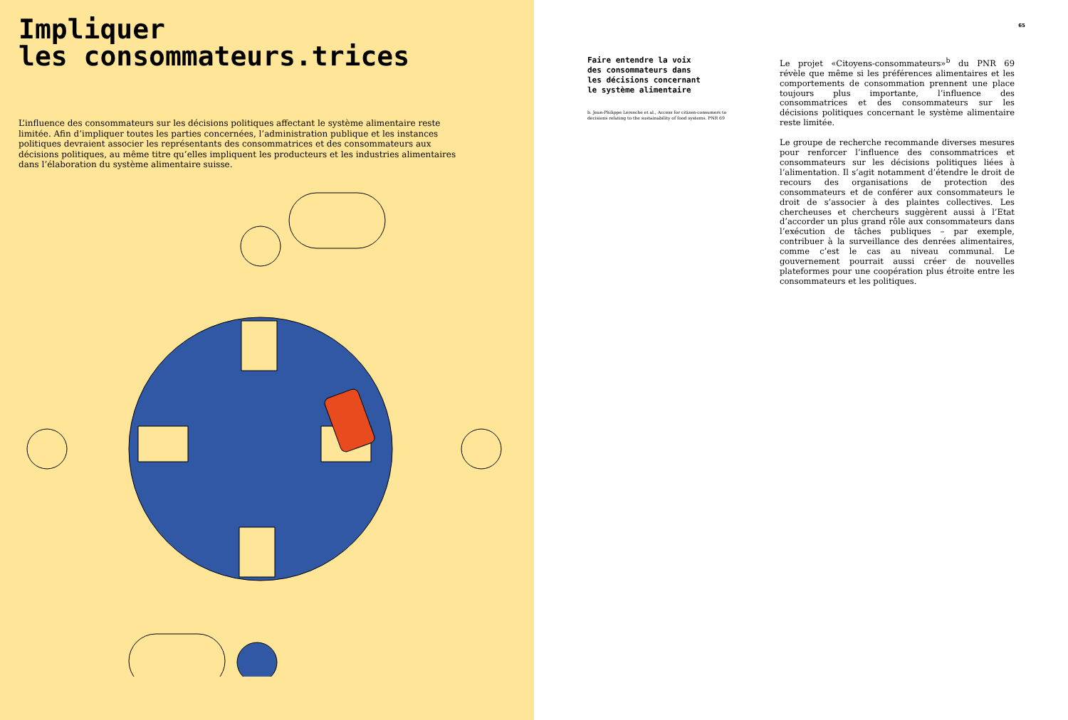Impliquer
les consommateurs.trices
L’influence des consommateurs sur les décisions politiques affectant le système alimentaire reste limitée. Afin d’impliquer toutes les parties concernées, l’administration publique et les instances politiques devraient associer les représentants des consommatrices et des consommateurs aux décisions politiques, au même titre qu’elles impliquent les producteurs et les industries alimentaires dans l’élaboration du système alimentaire suisse.
65
Faire entendre la voix
des consommateurs dans
les décisions concernant
le système alimentaire
b. Jean-Philippe Leresche et al., Access for citizen-consumers to decisions relating to the sustainability of food systems. PNR 69
Le projet «Citoyens-consommateurs»<sup>b</sup> du PNR 69 révèle que même si les préférences alimentaires et les comportements de consommation prennent une place toujours plus importante, l’influence des consommatrices et des consommateurs sur les décisions politiques concernant le système alimentaire reste limitée.
Le groupe de recherche recommande diverses mesures pour renforcer l’influence des consommatrices et consommateurs sur les décisions politiques liées à l’alimentation. Il s’agit notamment d’étendre le droit de recours des organisations de protection des consommateurs et de conférer aux consommateurs le droit de s’associer à des plaintes collectives. Les chercheuses et chercheurs suggèrent aussi à l’Etat d’accorder un plus grand rôle aux consommateurs dans l’exécution de tâches publiques – par exemple, contribuer à la surveillance des denrées alimentaires, comme c’est le cas au niveau communal. Le gouvernement pourrait aussi créer de nouvelles plateformes pour une coopération plus étroite entre les consommateurs et les politiques.